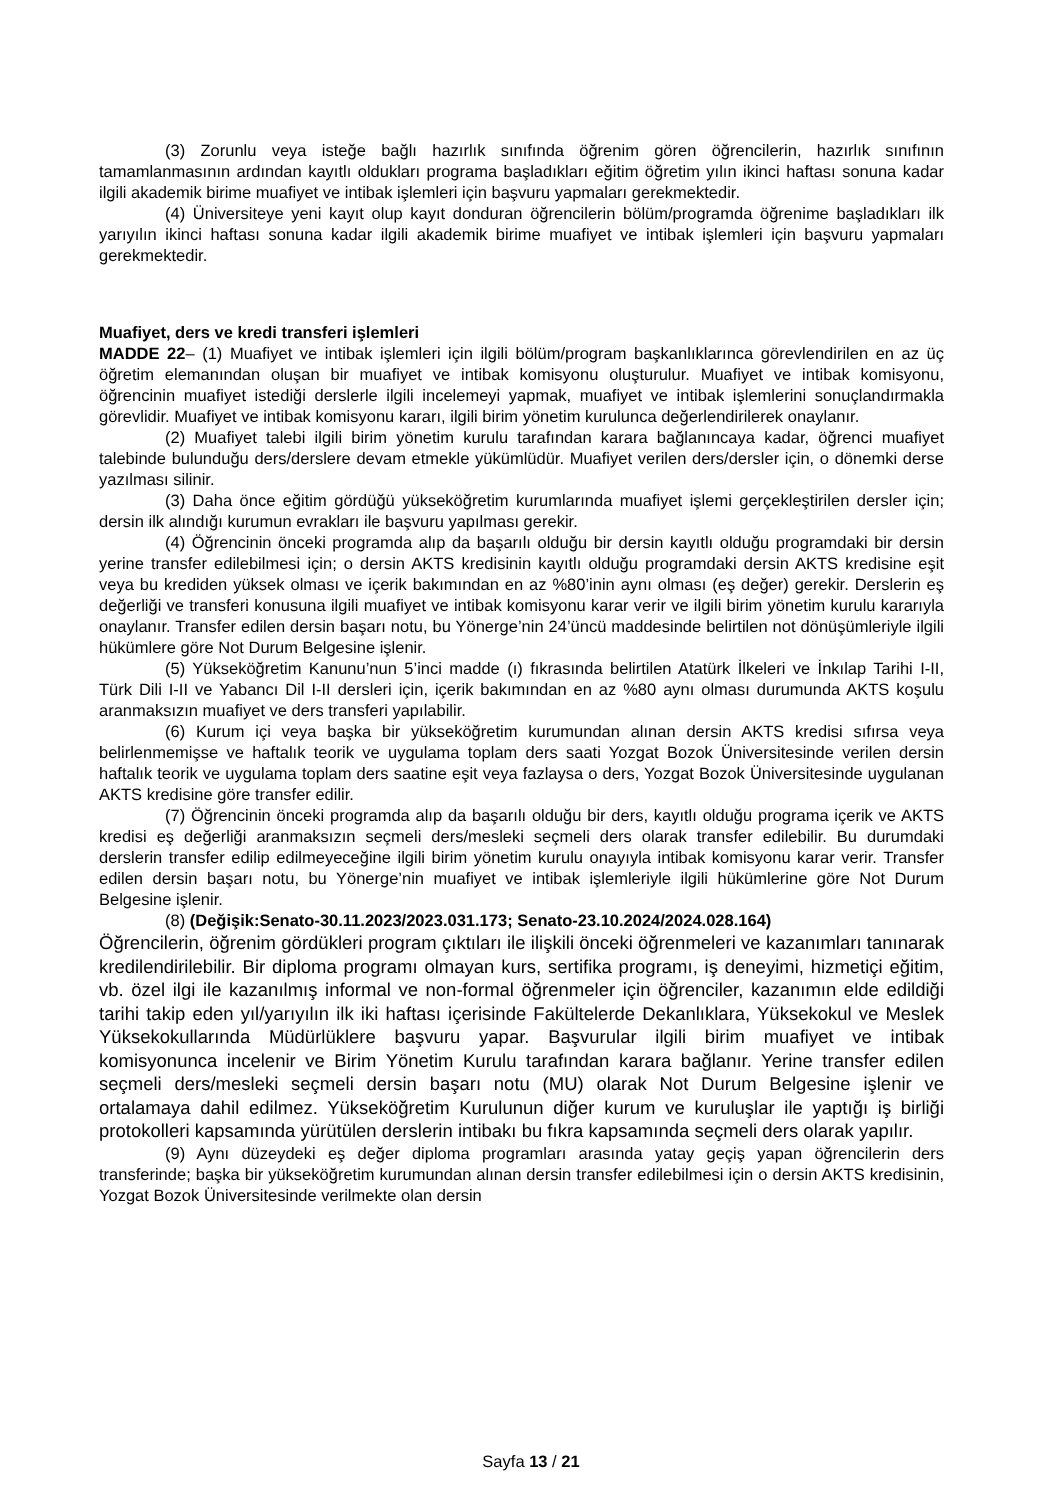(3) Zorunlu veya isteğe bağlı hazırlık sınıfında öğrenim gören öğrencilerin, hazırlık sınıfının tamamlanmasının ardından kayıtlı oldukları programa başladıkları eğitim öğretim yılın ikinci haftası sonuna kadar ilgili akademik birime muafiyet ve intibak işlemleri için başvuru yapmaları gerekmektedir.
(4) Üniversiteye yeni kayıt olup kayıt donduran öğrencilerin bölüm/programda öğrenime başladıkları ilk yarıyılın ikinci haftası sonuna kadar ilgili akademik birime muafiyet ve intibak işlemleri için başvuru yapmaları gerekmektedir.
Muafiyet, ders ve kredi transferi işlemleri
MADDE 22– (1) Muafiyet ve intibak işlemleri için ilgili bölüm/program başkanlıklarınca görevlendirilen en az üç öğretim elemanından oluşan bir muafiyet ve intibak komisyonu oluşturulur. Muafiyet ve intibak komisyonu, öğrencinin muafiyet istediği derslerle ilgili incelemeyi yapmak, muafiyet ve intibak işlemlerini sonuçlandırmakla görevlidir. Muafiyet ve intibak komisyonu kararı, ilgili birim yönetim kurulunca değerlendirilerek onaylanır.
(2) Muafiyet talebi ilgili birim yönetim kurulu tarafından karara bağlanıncaya kadar, öğrenci muafiyet talebinde bulunduğu ders/derslere devam etmekle yükümlüdür. Muafiyet verilen ders/dersler için, o dönemki derse yazılması silinir.
(3) Daha önce eğitim gördüğü yükseköğretim kurumlarında muafiyet işlemi gerçekleştirilen dersler için; dersin ilk alındığı kurumun evrakları ile başvuru yapılması gerekir.
(4) Öğrencinin önceki programda alıp da başarılı olduğu bir dersin kayıtlı olduğu programdaki bir dersin yerine transfer edilebilmesi için; o dersin AKTS kredisinin kayıtlı olduğu programdaki dersin AKTS kredisine eşit veya bu krediden yüksek olması ve içerik bakımından en az %80’inin aynı olması (eş değer) gerekir. Derslerin eş değerliği ve transferi konusuna ilgili muafiyet ve intibak komisyonu karar verir ve ilgili birim yönetim kurulu kararıyla onaylanır. Transfer edilen dersin başarı notu, bu Yönerge’nin 24’üncü maddesinde belirtilen not dönüşümleriyle ilgili hükümlere göre Not Durum Belgesine işlenir.
(5) Yükseköğretim Kanunu’nun 5’inci madde (ı) fıkrasında belirtilen Atatürk İlkeleri ve İnkılap Tarihi I-II, Türk Dili I-II ve Yabancı Dil I-II dersleri için, içerik bakımından en az %80 aynı olması durumunda AKTS koşulu aranmaksızın muafiyet ve ders transferi yapılabilir.
(6) Kurum içi veya başka bir yükseköğretim kurumundan alınan dersin AKTS kredisi sıfırsa veya belirlenmemişse ve haftalık teorik ve uygulama toplam ders saati Yozgat Bozok Üniversitesinde verilen dersin haftalık teorik ve uygulama toplam ders saatine eşit veya fazlaysa o ders, Yozgat Bozok Üniversitesinde uygulanan AKTS kredisine göre transfer edilir.
(7) Öğrencinin önceki programda alıp da başarılı olduğu bir ders, kayıtlı olduğu programa içerik ve AKTS kredisi eş değerliği aranmaksızın seçmeli ders/mesleki seçmeli ders olarak transfer edilebilir. Bu durumdaki derslerin transfer edilip edilmeyeceğine ilgili birim yönetim kurulu onayıyla intibak komisyonu karar verir. Transfer edilen dersin başarı notu, bu Yönerge’nin muafiyet ve intibak işlemleriyle ilgili hükümlerine göre Not Durum Belgesine işlenir.
(8) (Değişik:Senato-30.11.2023/2023.031.173; Senato-23.10.2024/2024.028.164)
Öğrencilerin, öğrenim gördükleri program çıktıları ile ilişkili önceki öğrenmeleri ve kazanımları tanınarak kredilendirilebilir. Bir diploma programı olmayan kurs, sertifika programı, iş deneyimi, hizmetiçi eğitim, vb. özel ilgi ile kazanılmış informal ve non-formal öğrenmeler için öğrenciler, kazanımın elde edildiği tarihi takip eden yıl/yarıyılın ilk iki haftası içerisinde Fakültelerde Dekanlıklara, Yüksekokul ve Meslek Yüksekokullarında Müdürlüklere başvuru yapar. Başvurular ilgili birim muafiyet ve intibak komisyonunca incelenir ve Birim Yönetim Kurulu tarafından karara bağlanır. Yerine transfer edilen seçmeli ders/mesleki seçmeli dersin başarı notu (MU) olarak Not Durum Belgesine işlenir ve ortalamaya dahil edilmez. Yükseköğretim Kurulunun diğer kurum ve kuruluşlar ile yaptığı iş birliği protokolleri kapsamında yürütülen derslerin intibakı bu fıkra kapsamında seçmeli ders olarak yapılır.
(9) Aynı düzeydeki eş değer diploma programları arasında yatay geçiş yapan öğrencilerin ders transferinde; başka bir yükseköğretim kurumundan alınan dersin transfer edilebilmesi için o dersin AKTS kredisinin, Yozgat Bozok Üniversitesinde verilmekte olan dersin
Sayfa 13 / 21